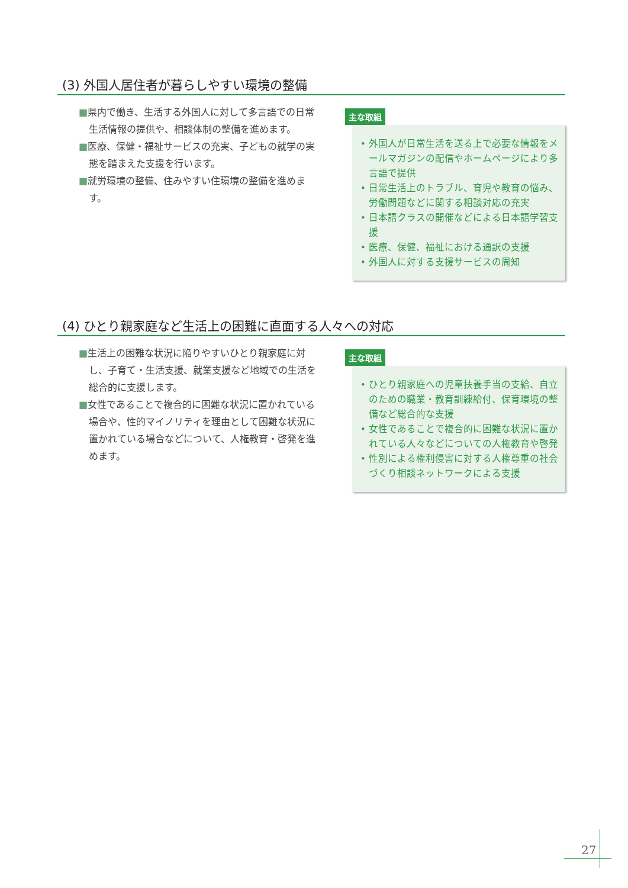(3) 外国人居住者が暮らしやすい環境の整備
■県内で働き、生活する外国人に対して多言語での日常生活情報の提供や、相談体制の整備を進めます。
■医療、保健・福祉サービスの充実、子どもの就学の実態を踏まえた支援を行います。
■就労環境の整備、住みやすい住環境の整備を進めます。
主な取組
• 外国人が日常生活を送る上で必要な情報をメールマガジンの配信やホームページにより多言語で提供
• 日常生活上のトラブル、育児や教育の悩み、労働問題などに関する相談対応の充実
• 日本語クラスの開催などによる日本語学習支援
• 医療、保健、福祉における通訳の支援
• 外国人に対する支援サービスの周知
(4) ひとり親家庭など生活上の困難に直面する人々への対応
■生活上の困難な状況に陥りやすいひとり親家庭に対し、子育て・生活支援、就業支援など地域での生活を総合的に支援します。
■女性であることで複合的に困難な状況に置かれている場合や、性的マイノリティを理由として困難な状況に置かれている場合などについて、人権教育・啓発を進めます。
主な取組
• ひとり親家庭への児童扶養手当の支給、自立のための職業・教育訓練給付、保育環境の整備など総合的な支援
• 女性であることで複合的に困難な状況に置かれている人々などについての人権教育や啓発
• 性別による権利侵害に対する人権尊重の社会づくり相談ネットワークによる支援
27